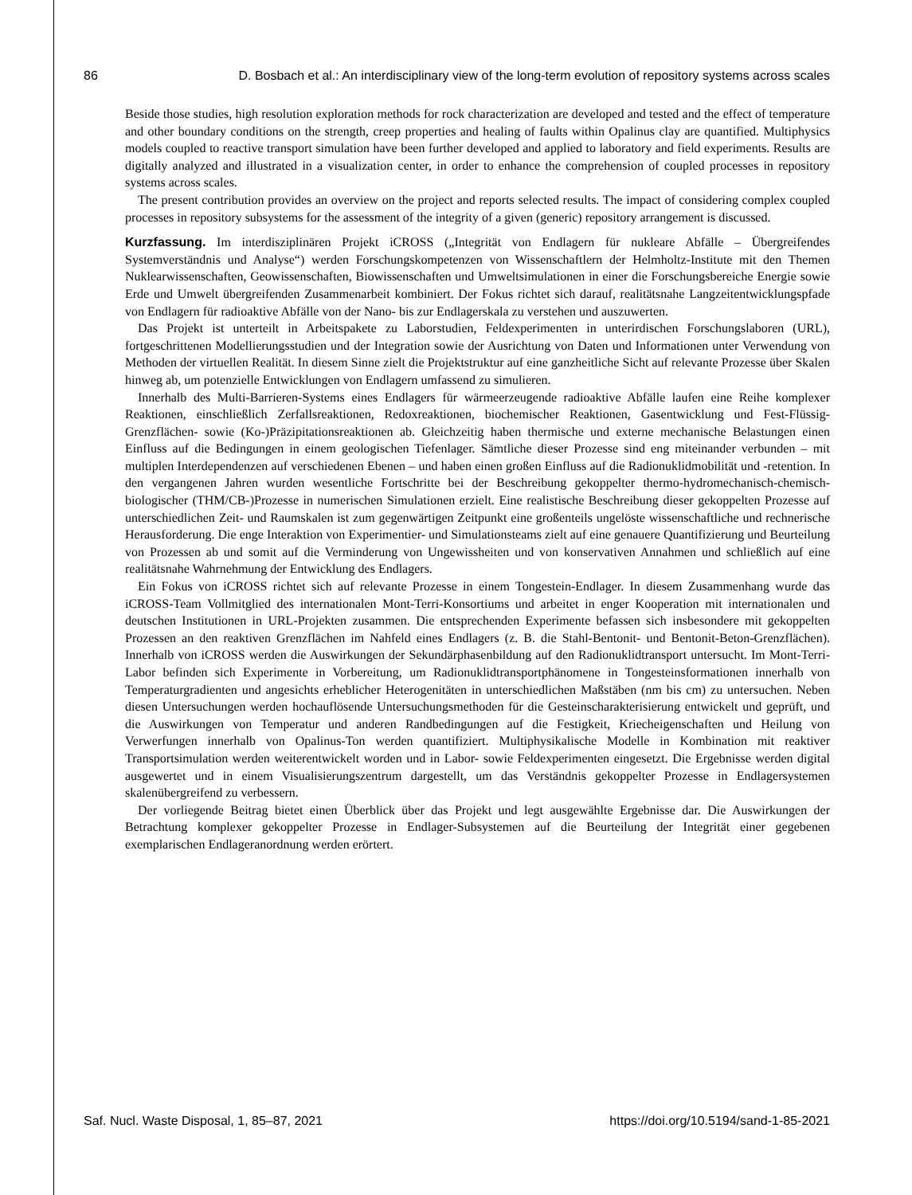86 D. Bosbach et al.: An interdisciplinary view of the long-term evolution of repository systems across scales
Beside those studies, high resolution exploration methods for rock characterization are developed and tested and the effect of temperature and other boundary conditions on the strength, creep properties and healing of faults within Opalinus clay are quantified. Multiphysics models coupled to reactive transport simulation have been further developed and applied to laboratory and field experiments. Results are digitally analyzed and illustrated in a visualization center, in order to enhance the comprehension of coupled processes in repository systems across scales.
The present contribution provides an overview on the project and reports selected results. The impact of considering complex coupled processes in repository subsystems for the assessment of the integrity of a given (generic) repository arrangement is discussed.
Kurzfassung. Im interdisziplinären Projekt iCROSS („Integrität von Endlagern für nukleare Abfälle – Übergreifendes Systemverständnis und Analyse“) werden Forschungskompetenzen von Wissenschaftlern der Helmholtz-Institute mit den Themen Nuklearwissenschaften, Geowissenschaften, Biowissenschaften und Umweltsimulationen in einer die Forschungsbereiche Energie sowie Erde und Umwelt übergreifenden Zusammenarbeit kombiniert. Der Fokus richtet sich darauf, realitätsnahe Langzeitentwicklungspfade von Endlagern für radioaktive Abfälle von der Nano- bis zur Endlagerskala zu verstehen und auszuwerten.
Das Projekt ist unterteilt in Arbeitspakete zu Laborstudien, Feldexperimenten in unterirdischen Forschungslaboren (URL), fortgeschrittenen Modellierungsstudien und der Integration sowie der Ausrichtung von Daten und Informationen unter Verwendung von Methoden der virtuellen Realität. In diesem Sinne zielt die Projektstruktur auf eine ganzheitliche Sicht auf relevante Prozesse über Skalen hinweg ab, um potenzielle Entwicklungen von Endlagern umfassend zu simulieren.
Innerhalb des Multi-Barrieren-Systems eines Endlagers für wärmeerzeugende radioaktive Abfälle laufen eine Reihe komplexer Reaktionen, einschließlich Zerfallsreaktionen, Redoxreaktionen, biochemischer Reaktionen, Gasentwicklung und Fest-Flüssig-Grenzflächen- sowie (Ko-)Präzipitationsreaktionen ab. Gleichzeitig haben thermische und externe mechanische Belastungen einen Einfluss auf die Bedingungen in einem geologischen Tiefenlager. Sämtliche dieser Prozesse sind eng miteinander verbunden – mit multiplen Interdependenzen auf verschiedenen Ebenen – und haben einen großen Einfluss auf die Radionuklidmobilität und -retention. In den vergangenen Jahren wurden wesentliche Fortschritte bei der Beschreibung gekoppelter thermo-hydromechanisch-chemisch-biologischer (THM/CB-)Prozesse in numerischen Simulationen erzielt. Eine realistische Beschreibung dieser gekoppelten Prozesse auf unterschiedlichen Zeit- und Raumskalen ist zum gegenwärtigen Zeitpunkt eine großenteils ungelöste wissenschaftliche und rechnerische Herausforderung. Die enge Interaktion von Experimentier- und Simulationsteams zielt auf eine genauere Quantifizierung und Beurteilung von Prozessen ab und somit auf die Verminderung von Ungewissheiten und von konservativen Annahmen und schließlich auf eine realitätsnahe Wahrnehmung der Entwicklung des Endlagers.
Ein Fokus von iCROSS richtet sich auf relevante Prozesse in einem Tongestein-Endlager. In diesem Zusammenhang wurde das iCROSS-Team Vollmitglied des internationalen Mont-Terri-Konsortiums und arbeitet in enger Kooperation mit internationalen und deutschen Institutionen in URL-Projekten zusammen. Die entsprechenden Experimente befassen sich insbesondere mit gekoppelten Prozessen an den reaktiven Grenzflächen im Nahfeld eines Endlagers (z. B. die Stahl-Bentonit- und Bentonit-Beton-Grenzflächen). Innerhalb von iCROSS werden die Auswirkungen der Sekundärphasenbildung auf den Radionuklidtransport untersucht. Im Mont-Terri-Labor befinden sich Experimente in Vorbereitung, um Radionuklidtransportphänomene in Tongesteinsformationen innerhalb von Temperaturgradienten und angesichts erheblicher Heterogenitäten in unterschiedlichen Maßstäben (nm bis cm) zu untersuchen. Neben diesen Untersuchungen werden hochauflösende Untersuchungsmethoden für die Gesteinscharakterisierung entwickelt und geprüft, und die Auswirkungen von Temperatur und anderen Randbedingungen auf die Festigkeit, Kriecheigenschaften und Heilung von Verwerfungen innerhalb von Opalinus-Ton werden quantifiziert. Multiphysikalische Modelle in Kombination mit reaktiver Transportsimulation werden weiterentwickelt worden und in Labor- sowie Feldexperimenten eingesetzt. Die Ergebnisse werden digital ausgewertet und in einem Visualisierungszentrum dargestellt, um das Verständnis gekoppelter Prozesse in Endlagersystemen skalenübergreifend zu verbessern.
Der vorliegende Beitrag bietet einen Überblick über das Projekt und legt ausgewählte Ergebnisse dar. Die Auswirkungen der Betrachtung komplexer gekoppelter Prozesse in Endlager-Subsystemen auf die Beurteilung der Integrität einer gegebenen exemplarischen Endlageranordnung werden erörtert.
Saf. Nucl. Waste Disposal, 1, 85–87, 2021 https://doi.org/10.5194/sand-1-85-2021